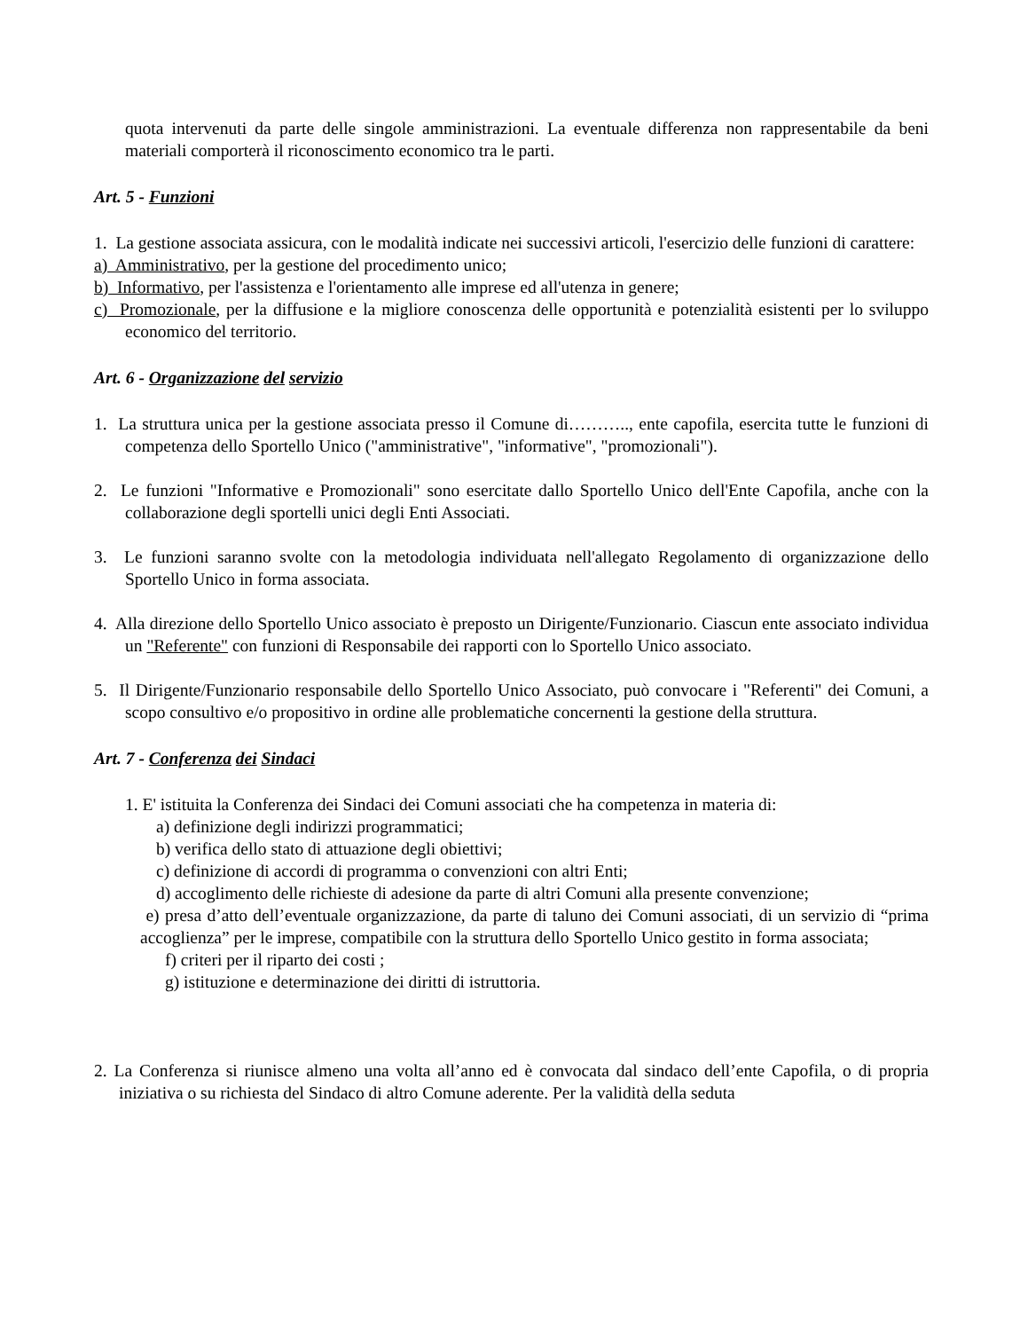quota intervenuti da parte delle singole amministrazioni. La eventuale differenza non rappresentabile da beni materiali comporterà il riconoscimento economico tra le parti.
Art. 5 - Funzioni
1. La gestione associata assicura, con le modalità indicate nei successivi articoli, l'esercizio delle funzioni di carattere:
a) Amministrativo, per la gestione del procedimento unico;
b) Informativo, per l'assistenza e l'orientamento alle imprese ed all'utenza in genere;
c) Promozionale, per la diffusione e la migliore conoscenza delle opportunità e potenzialità esistenti per lo sviluppo economico del territorio.
Art. 6 - Organizzazione del servizio
1. La struttura unica per la gestione associata presso il Comune di……….., ente capofila, esercita tutte le funzioni di competenza dello Sportello Unico ("amministrative", "informative", "promozionali").
2. Le funzioni "Informative e Promozionali" sono esercitate dallo Sportello Unico dell'Ente Capofila, anche con la collaborazione degli sportelli unici degli Enti Associati.
3. Le funzioni saranno svolte con la metodologia individuata nell'allegato Regolamento di organizzazione dello Sportello Unico in forma associata.
4. Alla direzione dello Sportello Unico associato è preposto un Dirigente/Funzionario. Ciascun ente associato individua un "Referente" con funzioni di Responsabile dei rapporti con lo Sportello Unico associato.
5. Il Dirigente/Funzionario responsabile dello Sportello Unico Associato, può convocare i "Referenti" dei Comuni, a scopo consultivo e/o propositivo in ordine alle problematiche concernenti la gestione della struttura.
Art. 7 - Conferenza dei Sindaci
1. E' istituita la Conferenza dei Sindaci dei Comuni associati che ha competenza in materia di:
a) definizione degli indirizzi programmatici;
b) verifica dello stato di attuazione degli obiettivi;
c) definizione di accordi di programma o convenzioni con altri Enti;
d) accoglimento delle richieste di adesione da parte di altri Comuni alla presente convenzione;
e) presa d’atto dell’eventuale organizzazione, da parte di taluno dei Comuni associati, di un servizio di “prima accoglienza” per le imprese, compatibile con la struttura dello Sportello Unico gestito in forma associata;
f) criteri per il riparto dei costi ;
g) istituzione e determinazione dei diritti di istruttoria.
2. La Conferenza si riunisce almeno una volta all’anno ed è convocata dal sindaco dell’ente Capofila, o di propria iniziativa o su richiesta del Sindaco di altro Comune aderente. Per la validità della seduta